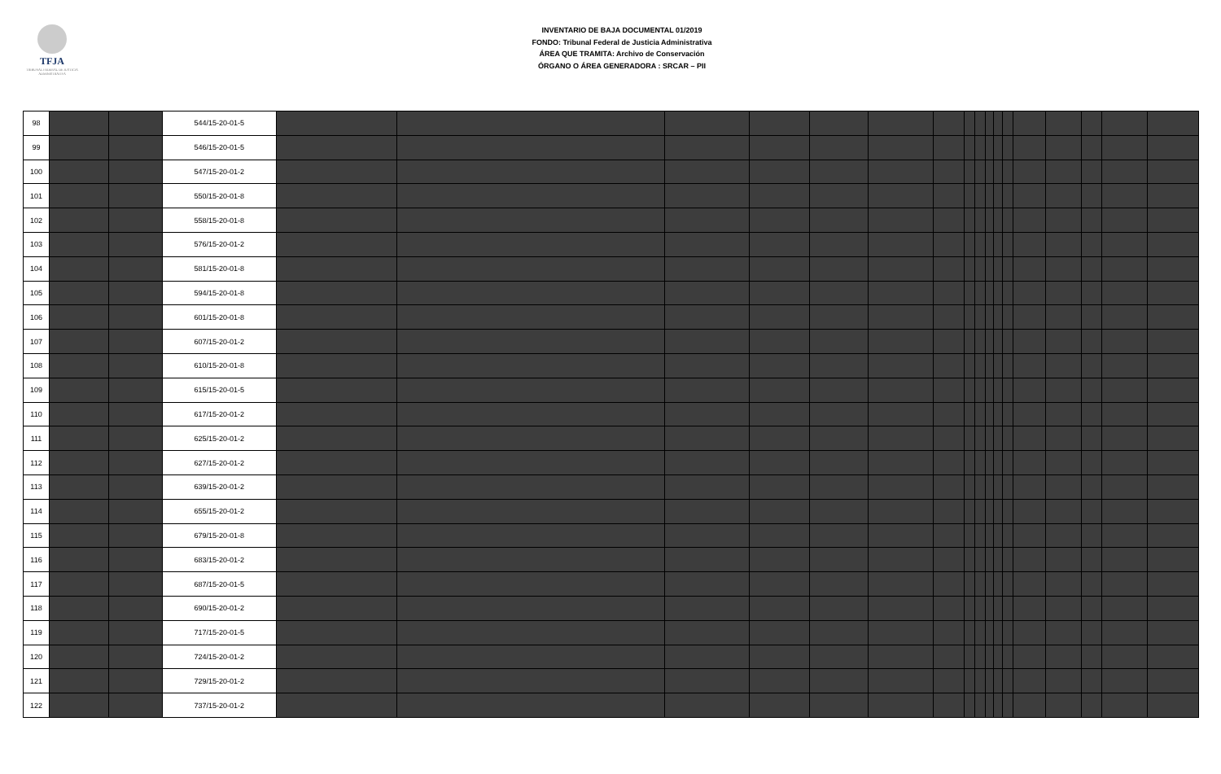TFJA
TRIBUNAL FEDERAL DE JUSTICIA ADMINISTRATIVA
INVENTARIO DE BAJA DOCUMENTAL 01/2019
FONDO: Tribunal Federal de Justicia Administrativa
ÁREA QUE TRAMITA: Archivo de Conservación
ÓRGANO O ÁREA GENERADORA : SRCAR – PII
| 98 | | | 544/15-20-01-5 | | | | | | | | | | | | | | | | | |
| 99 | | | 546/15-20-01-5 | | | | | | | | | | | | | | | | | |
| 100 | | | 547/15-20-01-2 | | | | | | | | | | | | | | | | | |
| 101 | | | 550/15-20-01-8 | | | | | | | | | | | | | | | | | |
| 102 | | | 558/15-20-01-8 | | | | | | | | | | | | | | | | | |
| 103 | | | 576/15-20-01-2 | | | | | | | | | | | | | | | | | |
| 104 | | | 581/15-20-01-8 | | | | | | | | | | | | | | | | | |
| 105 | | | 594/15-20-01-8 | | | | | | | | | | | | | | | | | |
| 106 | | | 601/15-20-01-8 | | | | | | | | | | | | | | | | | |
| 107 | | | 607/15-20-01-2 | | | | | | | | | | | | | | | | | |
| 108 | | | 610/15-20-01-8 | | | | | | | | | | | | | | | | | |
| 109 | | | 615/15-20-01-5 | | | | | | | | | | | | | | | | | |
| 110 | | | 617/15-20-01-2 | | | | | | | | | | | | | | | | | |
| 111 | | | 625/15-20-01-2 | | | | | | | | | | | | | | | | | |
| 112 | | | 627/15-20-01-2 | | | | | | | | | | | | | | | | | |
| 113 | | | 639/15-20-01-2 | | | | | | | | | | | | | | | | | |
| 114 | | | 655/15-20-01-2 | | | | | | | | | | | | | | | | | |
| 115 | | | 679/15-20-01-8 | | | | | | | | | | | | | | | | | |
| 116 | | | 683/15-20-01-2 | | | | | | | | | | | | | | | | | |
| 117 | | | 687/15-20-01-5 | | | | | | | | | | | | | | | | | |
| 118 | | | 690/15-20-01-2 | | | | | | | | | | | | | | | | | |
| 119 | | | 717/15-20-01-5 | | | | | | | | | | | | | | | | | |
| 120 | | | 724/15-20-01-2 | | | | | | | | | | | | | | | | | |
| 121 | | | 729/15-20-01-2 | | | | | | | | | | | | | | | | | |
| 122 | | | 737/15-20-01-2 | | | | | | | | | | | | | | | | | |